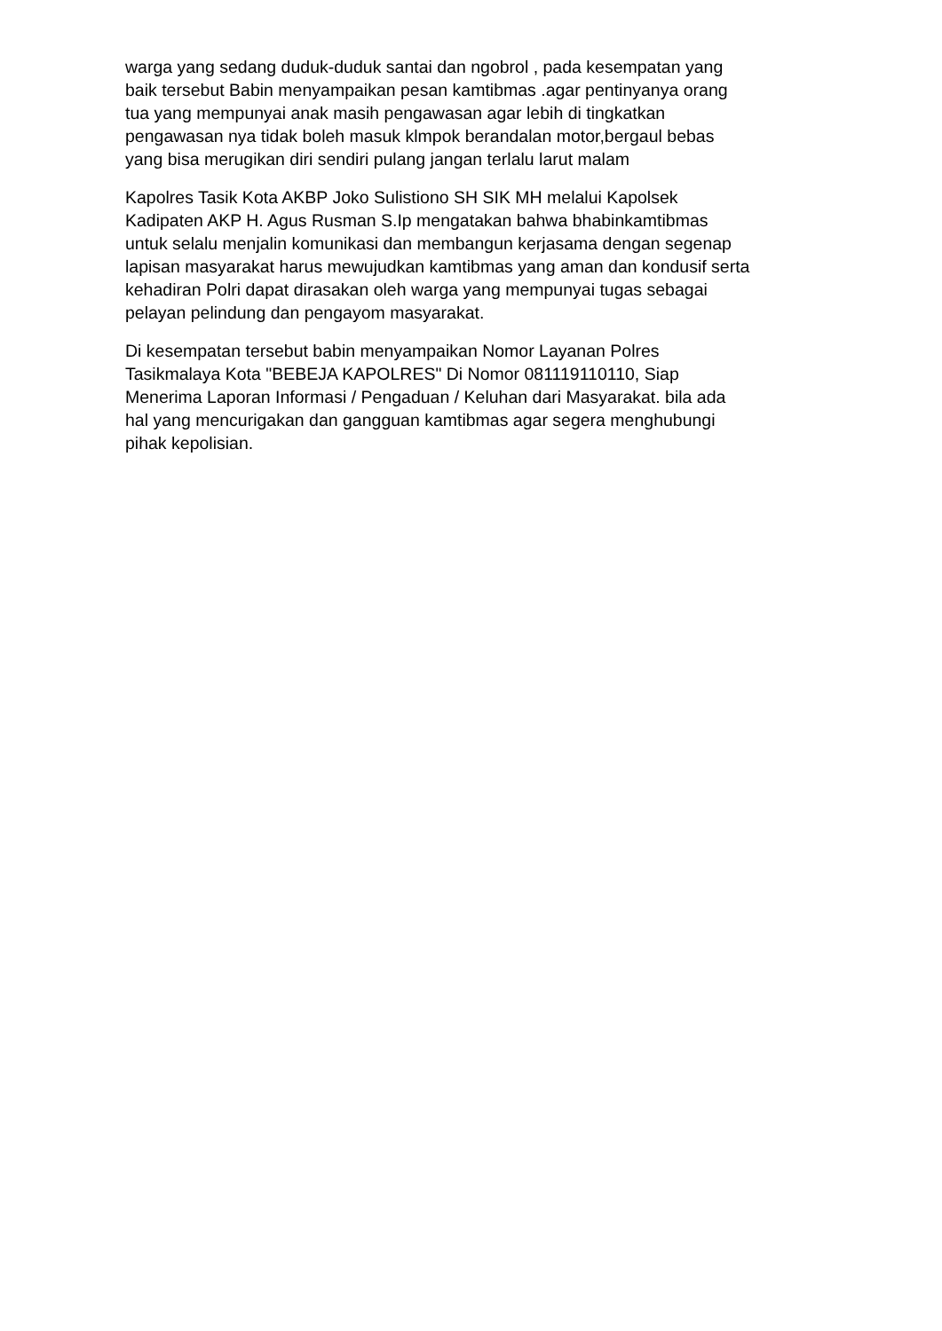warga yang sedang duduk-duduk santai dan ngobrol , pada kesempatan yang baik tersebut Babin menyampaikan pesan kamtibmas .agar pentinyanya orang tua yang mempunyai anak masih pengawasan agar lebih di tingkatkan pengawasan nya tidak boleh masuk klmpok berandalan motor,bergaul bebas yang bisa merugikan diri sendiri pulang jangan terlalu larut malam
Kapolres Tasik Kota AKBP Joko Sulistiono SH SIK MH melalui Kapolsek Kadipaten AKP H. Agus Rusman S.Ip mengatakan bahwa bhabinkamtibmas untuk selalu menjalin komunikasi dan membangun kerjasama dengan segenap lapisan masyarakat harus mewujudkan kamtibmas yang aman dan kondusif serta kehadiran Polri dapat dirasakan oleh warga yang mempunyai tugas sebagai pelayan pelindung dan pengayom masyarakat.
Di kesempatan tersebut babin menyampaikan Nomor Layanan Polres Tasikmalaya Kota "BEBEJA KAPOLRES" Di Nomor 081119110110, Siap Menerima Laporan Informasi / Pengaduan / Keluhan dari Masyarakat. bila ada hal yang mencurigakan dan gangguan kamtibmas agar segera menghubungi pihak kepolisian.